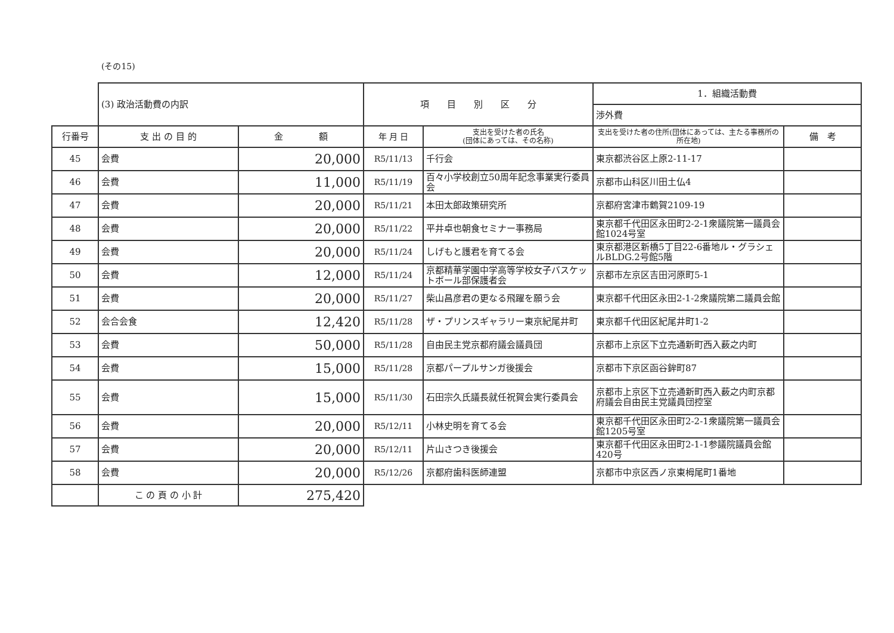(その15)
| | (3) 政治活動費の内訳 | | 項 目 別 区 分 | | 1．組織活動費 | |
| | | | | | 渉外費 | |
| 行番号 | 支 出 の 目 的 | 金 額 | 年 月 日 | 支出を受けた者の氏名 (団体にあっては、その名称) | 支出を受けた者の住所(団体にあっては、主たる事務所の所在地) | 備 考 |
| 45 | 会費 | 20,000 | R5/11/13 | 千行会 | 東京都渋谷区上原2-11-17 | |
| 46 | 会費 | 11,000 | R5/11/19 | 百々小学校創立50周年記念事業実行委員会 | 京都市山科区川田土仏4 | |
| 47 | 会費 | 20,000 | R5/11/21 | 本田太郎政策研究所 | 京都府宮津市鶴賀2109-19 | |
| 48 | 会費 | 20,000 | R5/11/22 | 平井卓也朝食セミナー事務局 | 東京都千代田区永田町2-2-1衆議院第一議員会館1024号室 | |
| 49 | 会費 | 20,000 | R5/11/24 | しげもと護君を育てる会 | 東京都港区新橋5丁目22-6番地ル・グラシェルBLDG.2号館5階 | |
| 50 | 会費 | 12,000 | R5/11/24 | 京都精華学園中学高等学校女子バスケットボール部保護者会 | 京都市左京区吉田河原町5-1 | |
| 51 | 会費 | 20,000 | R5/11/27 | 柴山昌彦君の更なる飛躍を願う会 | 東京都千代田区永田2-1-2衆議院第二議員会館 | |
| 52 | 会合会食 | 12,420 | R5/11/28 | ザ・プリンスギャラリー東京紀尾井町 | 東京都千代田区紀尾井町1-2 | |
| 53 | 会費 | 50,000 | R5/11/28 | 自由民主党京都府議会議員団 | 京都市上京区下立売通新町西入薮之内町 | |
| 54 | 会費 | 15,000 | R5/11/28 | 京都パープルサンガ後援会 | 京都市下京区函谷鉾町87 | |
| 55 | 会費 | 15,000 | R5/11/30 | 石田宗久氏議長就任祝賀会実行委員会 | 京都市上京区下立売通新町西入薮之内町京都府議会自由民主党議員団控室 | |
| 56 | 会費 | 20,000 | R5/12/11 | 小林史明を育てる会 | 東京都千代田区永田町2-2-1衆議院第一議員会館1205号室 | |
| 57 | 会費 | 20,000 | R5/12/11 | 片山さつき後援会 | 東京都千代田区永田町2-1-1参議院議員会館420号 | |
| 58 | 会費 | 20,000 | R5/12/26 | 京都府歯科医師連盟 | 京都市中京区西ノ京東栂尾町1番地 | |
| | こ の 頁 の 小 計 | 275,420 | | | | |